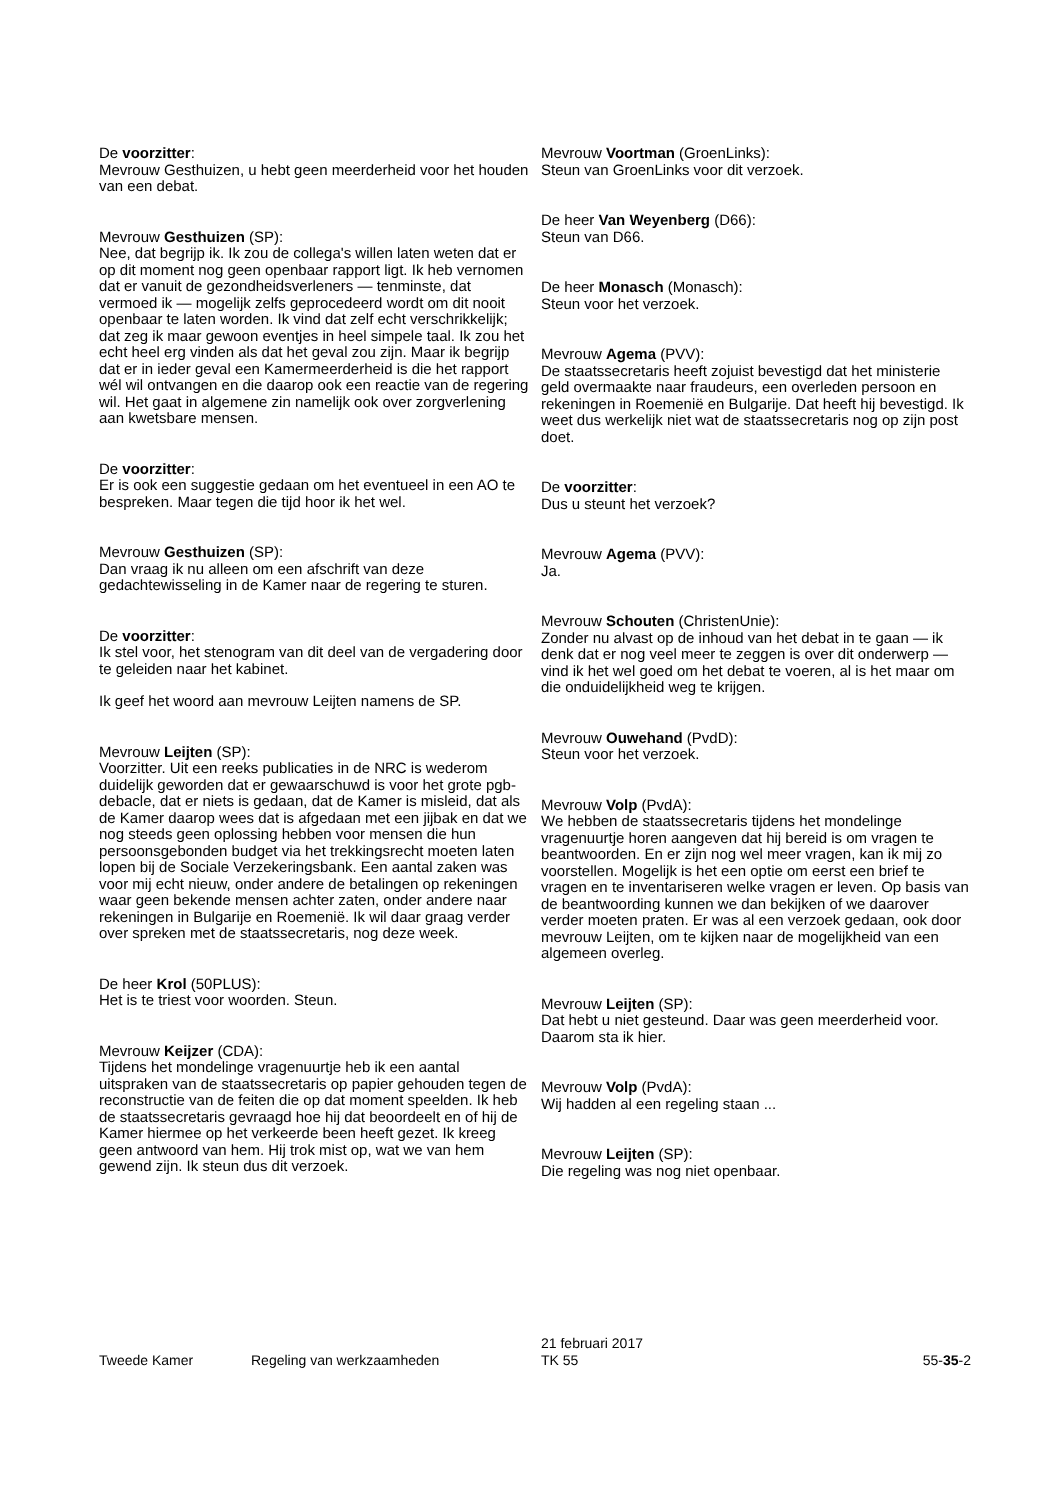De voorzitter:
Mevrouw Gesthuizen, u hebt geen meerderheid voor het houden van een debat.
Mevrouw Gesthuizen (SP):
Nee, dat begrijp ik. Ik zou de collega's willen laten weten dat er op dit moment nog geen openbaar rapport ligt. Ik heb vernomen dat er vanuit de gezondheidsverleners — tenminste, dat vermoed ik — mogelijk zelfs geprocedeerd wordt om dit nooit openbaar te laten worden. Ik vind dat zelf echt verschrikkelijk; dat zeg ik maar gewoon eventjes in heel simpele taal. Ik zou het echt heel erg vinden als dat het geval zou zijn. Maar ik begrijp dat er in ieder geval een Kamermeerderheid is die het rapport wél wil ontvangen en die daarop ook een reactie van de regering wil. Het gaat in algemene zin namelijk ook over zorgverlening aan kwetsbare mensen.
De voorzitter:
Er is ook een suggestie gedaan om het eventueel in een AO te bespreken. Maar tegen die tijd hoor ik het wel.
Mevrouw Gesthuizen (SP):
Dan vraag ik nu alleen om een afschrift van deze gedachtewisseling in de Kamer naar de regering te sturen.
De voorzitter:
Ik stel voor, het stenogram van dit deel van de vergadering door te geleiden naar het kabinet.
Ik geef het woord aan mevrouw Leijten namens de SP.
Mevrouw Leijten (SP):
Voorzitter. Uit een reeks publicaties in de NRC is wederom duidelijk geworden dat er gewaarschuwd is voor het grote pgb-debacle, dat er niets is gedaan, dat de Kamer is misleid, dat als de Kamer daarop wees dat is afgedaan met een jijbak en dat we nog steeds geen oplossing hebben voor mensen die hun persoonsgebonden budget via het trekkingsrecht moeten laten lopen bij de Sociale Verzekeringsbank. Een aantal zaken was voor mij echt nieuw, onder andere de betalingen op rekeningen waar geen bekende mensen achter zaten, onder andere naar rekeningen in Bulgarije en Roemenië. Ik wil daar graag verder over spreken met de staatssecretaris, nog deze week.
De heer Krol (50PLUS):
Het is te triest voor woorden. Steun.
Mevrouw Keijzer (CDA):
Tijdens het mondelinge vragenuurtje heb ik een aantal uitspraken van de staatssecretaris op papier gehouden tegen de reconstructie van de feiten die op dat moment speelden. Ik heb de staatssecretaris gevraagd hoe hij dat beoordeelt en of hij de Kamer hiermee op het verkeerde been heeft gezet. Ik kreeg geen antwoord van hem. Hij trok mist op, wat we van hem gewend zijn. Ik steun dus dit verzoek.
Mevrouw Voortman (GroenLinks):
Steun van GroenLinks voor dit verzoek.
De heer Van Weyenberg (D66):
Steun van D66.
De heer Monasch (Monasch):
Steun voor het verzoek.
Mevrouw Agema (PVV):
De staatssecretaris heeft zojuist bevestigd dat het ministerie geld overmaakte naar fraudeurs, een overleden persoon en rekeningen in Roemenië en Bulgarije. Dat heeft hij bevestigd. Ik weet dus werkelijk niet wat de staatssecretaris nog op zijn post doet.
De voorzitter:
Dus u steunt het verzoek?
Mevrouw Agema (PVV):
Ja.
Mevrouw Schouten (ChristenUnie):
Zonder nu alvast op de inhoud van het debat in te gaan — ik denk dat er nog veel meer te zeggen is over dit onderwerp — vind ik het wel goed om het debat te voeren, al is het maar om die onduidelijkheid weg te krijgen.
Mevrouw Ouwehand (PvdD):
Steun voor het verzoek.
Mevrouw Volp (PvdA):
We hebben de staatssecretaris tijdens het mondelinge vragenuurtje horen aangeven dat hij bereid is om vragen te beantwoorden. En er zijn nog wel meer vragen, kan ik mij zo voorstellen. Mogelijk is het een optie om eerst een brief te vragen en te inventariseren welke vragen er leven. Op basis van de beantwoording kunnen we dan bekijken of we daarover verder moeten praten. Er was al een verzoek gedaan, ook door mevrouw Leijten, om te kijken naar de mogelijkheid van een algemeen overleg.
Mevrouw Leijten (SP):
Dat hebt u niet gesteund. Daar was geen meerderheid voor. Daarom sta ik hier.
Mevrouw Volp (PvdA):
Wij hadden al een regeling staan ...
Mevrouw Leijten (SP):
Die regeling was nog niet openbaar.
Tweede Kamer Regeling van werkzaamheden
21 februari 2017
TK 55
55-35-2